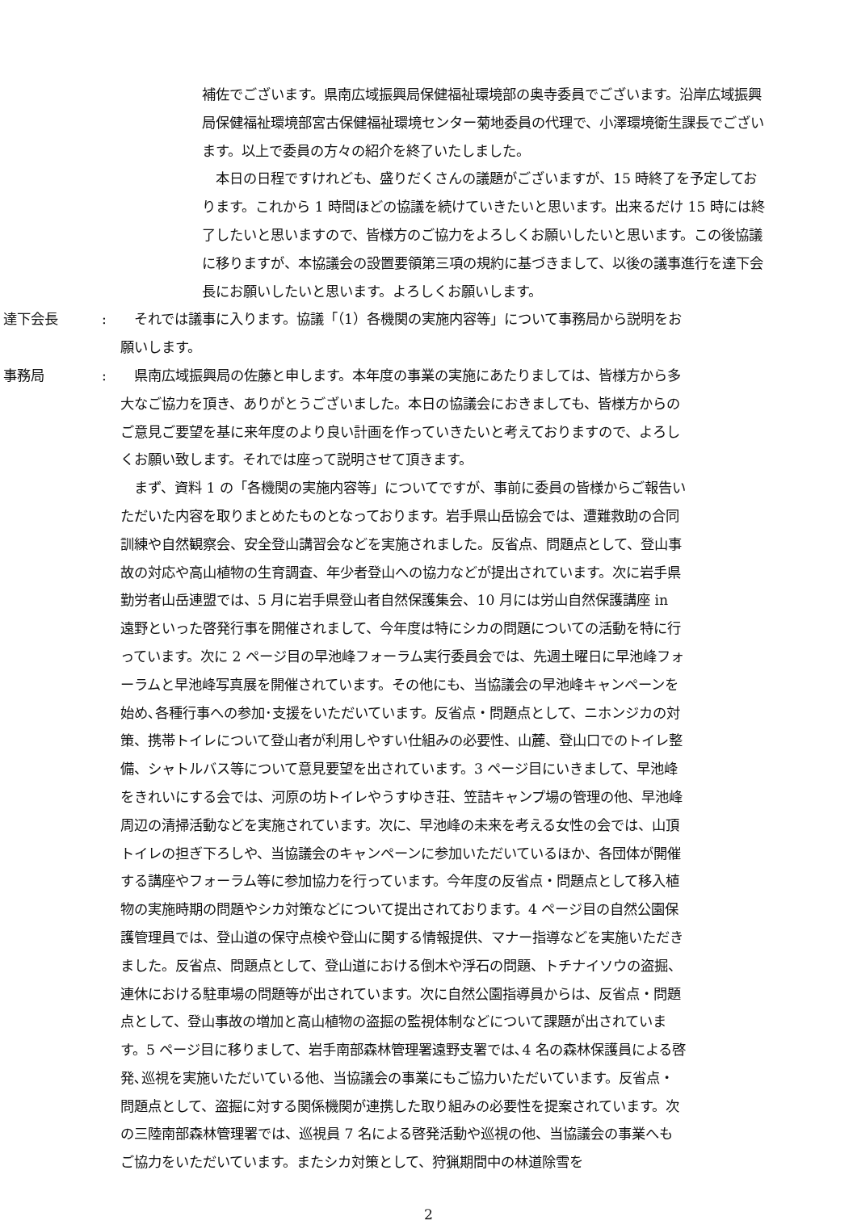補佐でございます。県南広域振興局保健福祉環境部の奥寺委員でございます。沿岸広域振興局保健福祉環境部宮古保健福祉環境センター菊地委員の代理で、小澤環境衛生課長でございます。以上で委員の方々の紹介を終了いたしました。
　本日の日程ですけれども、盛りだくさんの議題がございますが、15 時終了を予定しております。これから 1 時間ほどの協議を続けていきたいと思います。出来るだけ 15 時には終了したいと思いますので、皆様方のご協力をよろしくお願いしたいと思います。この後協議に移りますが、本協議会の設置要領第三項の規約に基づきまして、以後の議事進行を達下会長にお願いしたいと思います。よろしくお願いします。
達下会長: 　それでは議事に入ります。協議「（1）各機関の実施内容等」について事務局から説明をお願いします。
事務局: 　県南広域振興局の佐藤と申します。本年度の事業の実施にあたりましては、皆様方から多大なご協力を頂き、ありがとうございました。本日の協議会におきましても、皆様方からのご意見ご要望を基に来年度のより良い計画を作っていきたいと考えておりますので、よろしくお願い致します。それでは座って説明させて頂きます。
　まず、資料 1 の「各機関の実施内容等」についてですが、事前に委員の皆様からご報告いただいた内容を取りまとめたものとなっております。岩手県山岳協会では、遭難救助の合同訓練や自然観察会、安全登山講習会などを実施されました。反省点、問題点として、登山事故の対応や高山植物の生育調査、年少者登山への協力などが提出されています。次に岩手県勤労者山岳連盟では、5 月に岩手県登山者自然保護集会、10 月には労山自然保護講座 in 遠野といった啓発行事を開催されまして、今年度は特にシカの問題についての活動を特に行っています。次に 2 ページ目の早池峰フォーラム実行委員会では、先週土曜日に早池峰フォーラムと早池峰写真展を開催されています。その他にも、当協議会の早池峰キャンペーンを始め､各種行事への参加･支援をいただいています。反省点・問題点として、ニホンジカの対策、携帯トイレについて登山者が利用しやすい仕組みの必要性、山麓、登山口でのトイレ整備、シャトルバス等について意見要望を出されています。3 ページ目にいきまして、早池峰をきれいにする会では、河原の坊トイレやうすゆき荘、笠詰キャンプ場の管理の他、早池峰周辺の清掃活動などを実施されています。次に、早池峰の未来を考える女性の会では、山頂トイレの担ぎ下ろしや、当協議会のキャンペーンに参加いただいているほか、各団体が開催する講座やフォーラム等に参加協力を行っています。今年度の反省点・問題点として移入植物の実施時期の問題やシカ対策などについて提出されております。4 ページ目の自然公園保護管理員では、登山道の保守点検や登山に関する情報提供、マナー指導などを実施いただきました。反省点、問題点として、登山道における倒木や浮石の問題、トチナイソウの盗掘、連休における駐車場の問題等が出されています。次に自然公園指導員からは、反省点・問題点として、登山事故の増加と高山植物の盗掘の監視体制などについて課題が出されています。5 ページ目に移りまして、岩手南部森林管理署遠野支署では､4 名の森林保護員による啓発､巡視を実施いただいている他、当協議会の事業にもご協力いただいています。反省点・問題点として、盗掘に対する関係機関が連携した取り組みの必要性を提案されています。次の三陸南部森林管理署では、巡視員 7 名による啓発活動や巡視の他、当協議会の事業へもご協力をいただいています。またシカ対策として、狩猟期間中の林道除雪を
2